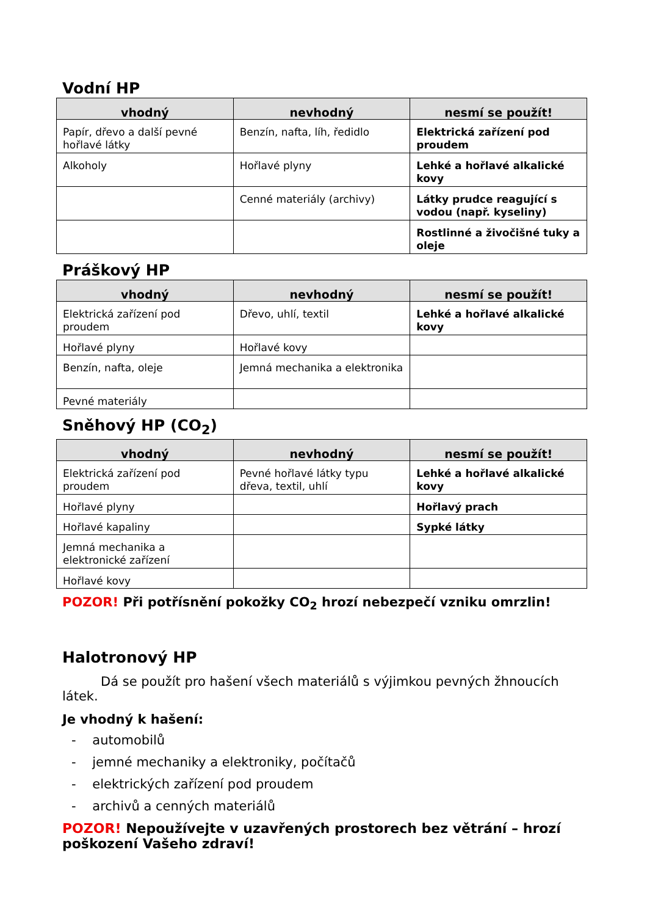Vodní HP
| vhodný | nevhodný | nesmí se použít! |
| --- | --- | --- |
| Papír, dřevo a další pevné hořlavé látky | Benzín, nafta, líh, ředidlo | Elektrická zařízení pod proudem |
| Alkoholy | Hořlavé plyny | Lehké a hořlavé alkalické kovy |
| | Cenné materiály (archivy) | Látky prudce reagující s vodou (např. kyseliny) |
| | | Rostlinné a živočišné tuky a oleje |
Práškový HP
| vhodný | nevhodný | nesmí se použít! |
| --- | --- | --- |
| Elektrická zařízení pod proudem | Dřevo, uhlí, textil | Lehké a hořlavé alkalické kovy |
| Hořlavé plyny | Hořlavé kovy | |
| Benzín, nafta, oleje | Jemná mechanika a elektronika | |
| Pevné materiály | | |
Sněhový HP (CO<sub>2</sub>)
| vhodný | nevhodný | nesmí se použít! |
| --- | --- | --- |
| Elektrická zařízení pod proudem | Pevné hořlavé látky typu dřeva, textil, uhlí | Lehké a hořlavé alkalické kovy |
| Hořlavé plyny | | Hořlavý prach |
| Hořlavé kapaliny | | Sypké látky |
| Jemná mechanika a elektronické zařízení | | |
| Hořlavé kovy | | |
POZOR! Při potřísnění pokožky CO<sub>2</sub> hrozí nebezpečí vzniku omrzlin!
Halotronový HP
Dá se použít pro hašení všech materiálů s výjimkou pevných žhnoucích látek.
Je vhodný k hašení:
- automobilů
- jemné mechaniky a elektroniky, počítačů
- elektrických zařízení pod proudem
- archivů a cenných materiálů
POZOR! Nepoužívejte v uzavřených prostorech bez větrání – hrozí poškození Vašeho zdraví!